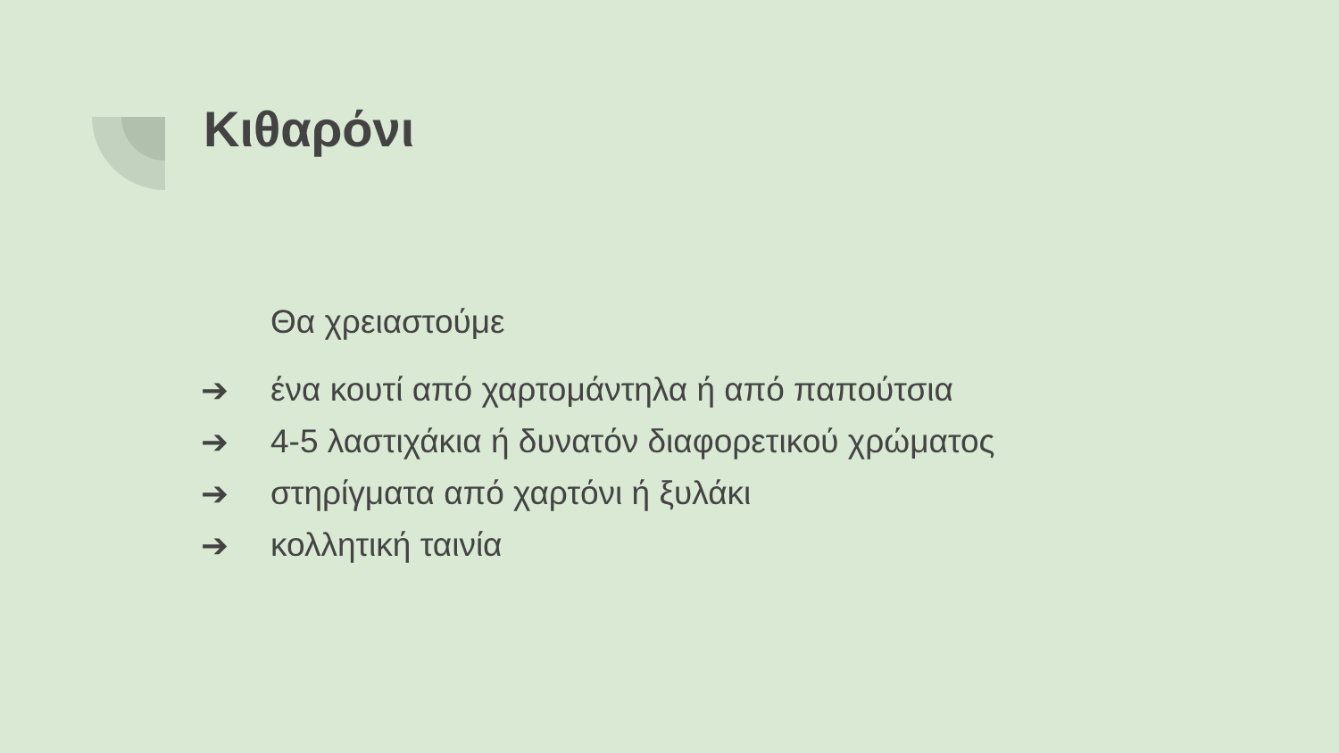Κιθαρόνι
Θα χρειαστούμε
➔ ένα κουτί από χαρτομάντηλα ή από παπούτσια
➔ 4-5 λαστιχάκια ή δυνατόν διαφορετικού χρώματος
➔ στηρίγματα από χαρτόνι ή ξυλάκι
➔ κολλητική ταινία